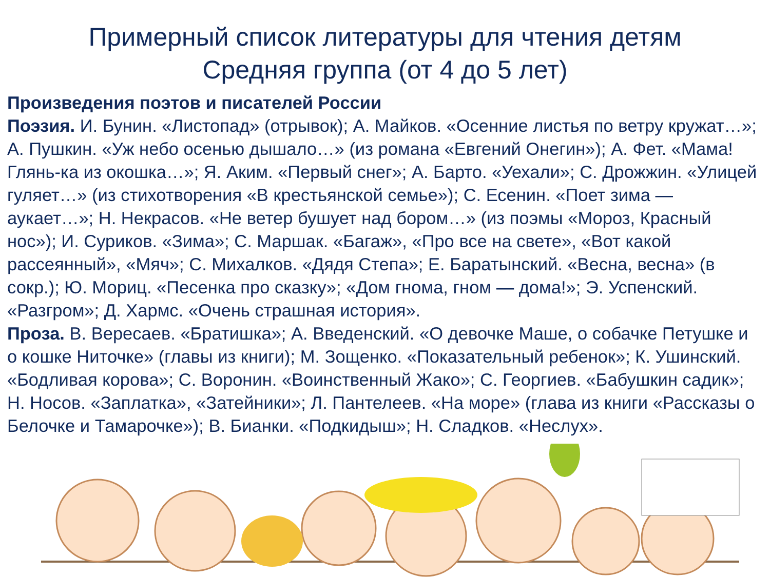Примерный список литературы для чтения детям
Средняя группа (от 4 до 5 лет)
Произведения поэтов и писателей России
Поэзия. И. Бунин. «Листопад» (отрывок); А. Майков. «Осенние листья по ветру кружат…»; А. Пушкин. «Уж небо осенью дышало…» (из романа «Евгений Онегин»); А. Фет. «Мама! Глянь-ка из окошка…»; Я. Аким. «Первый снег»; А. Барто. «Уехали»; С. Дрожжин. «Улицей гуляет…» (из стихотворения «В крестьянской семье»); С. Есенин. «Поет зима — аукает…»; Н. Некрасов. «Не ветер бушует над бором…» (из поэмы «Мороз, Красный нос»); И. Суриков. «Зима»; С. Маршак. «Багаж», «Про все на свете», «Вот какой рассеянный», «Мяч»; С. Михалков. «Дядя Степа»; Е. Баратынский. «Весна, весна» (в сокр.); Ю. Мориц. «Песенка про сказку»; «Дом гнома, гном — дома!»; Э. Успенский. «Разгром»; Д. Хармс. «Очень страшная история».
Проза. В. Вересаев. «Братишка»; А. Введенский. «О девочке Маше, о собачке Петушке и о кошке Ниточке» (главы из книги); М. Зощенко. «Показательный ребенок»; К. Ушинский. «Бодливая корова»; С. Воронин. «Воинственный Жако»; С. Георгиев. «Бабушкин садик»; Н. Носов. «Заплатка», «Затейники»; Л. Пантелеев. «На море» (глава из книги «Рассказы о Белочке и Тамарочке»); В. Бианки. «Подкидыш»; Н. Сладков. «Неслух».